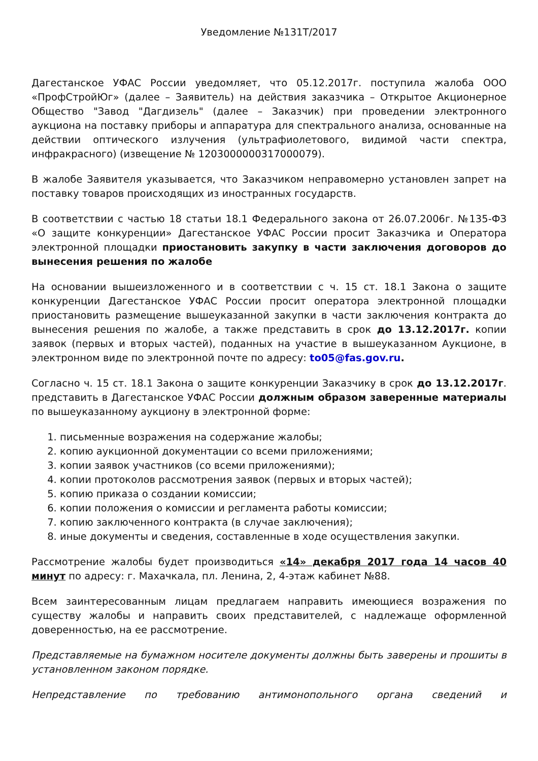Уведомление №131Т/2017
Дагестанское УФАС России уведомляет, что 05.12.2017г. поступила жалоба ООО «ПрофСтройЮг» (далее – Заявитель) на действия заказчика – Открытое Акционерное Общество "Завод "Дагдизель" (далее – Заказчик) при проведении электронного аукциона на поставку приборы и аппаратура для спектрального анализа, основанные на действии оптического излучения (ультрафиолетового, видимой части спектра, инфракрасного) (извещение № 1203000000317000079).
В жалобе Заявителя указывается, что Заказчиком неправомерно установлен запрет на поставку товаров происходящих из иностранных государств.
В соответствии с частью 18 статьи 18.1 Федерального закона от 26.07.2006г. №135-ФЗ «О защите конкуренции» Дагестанское УФАС России просит Заказчика и Оператора электронной площадки приостановить закупку в части заключения договоров до вынесения решения по жалобе
На основании вышеизложенного и в соответствии с ч. 15 ст. 18.1 Закона о защите конкуренции Дагестанское УФАС России просит оператора электронной площадки приостановить размещение вышеуказанной закупки в части заключения контракта до вынесения решения по жалобе, а также представить в срок до 13.12.2017г. копии заявок (первых и вторых частей), поданных на участие в вышеуказанном Аукционе, в электронном виде по электронной почте по адресу: to05@fas.gov.ru.
Согласно ч. 15 ст. 18.1 Закона о защите конкуренции Заказчику в срок до 13.12.2017г. представить в Дагестанское УФАС России должным образом заверенные материалы по вышеуказанному аукциону в электронной форме:
1. письменные возражения на содержание жалобы;
2. копию аукционной документации со всеми приложениями;
3. копии заявок участников (со всеми приложениями);
4. копии протоколов рассмотрения заявок (первых и вторых частей);
5. копию приказа о создании комиссии;
6. копии положения о комиссии и регламента работы комиссии;
7. копию заключенного контракта (в случае заключения);
8. иные документы и сведения, составленные в ходе осуществления закупки.
Рассмотрение жалобы будет производиться «14» декабря 2017 года 14 часов 40 минут по адресу: г. Махачкала, пл. Ленина, 2, 4-этаж кабинет №88.
Всем заинтересованным лицам предлагаем направить имеющиеся возражения по существу жалобы и направить своих представителей, с надлежаще оформленной доверенностью, на ее рассмотрение.
Представляемые на бумажном носителе документы должны быть заверены и прошиты в установленном законом порядке.
Непредставление по требованию антимонопольного органа сведений и